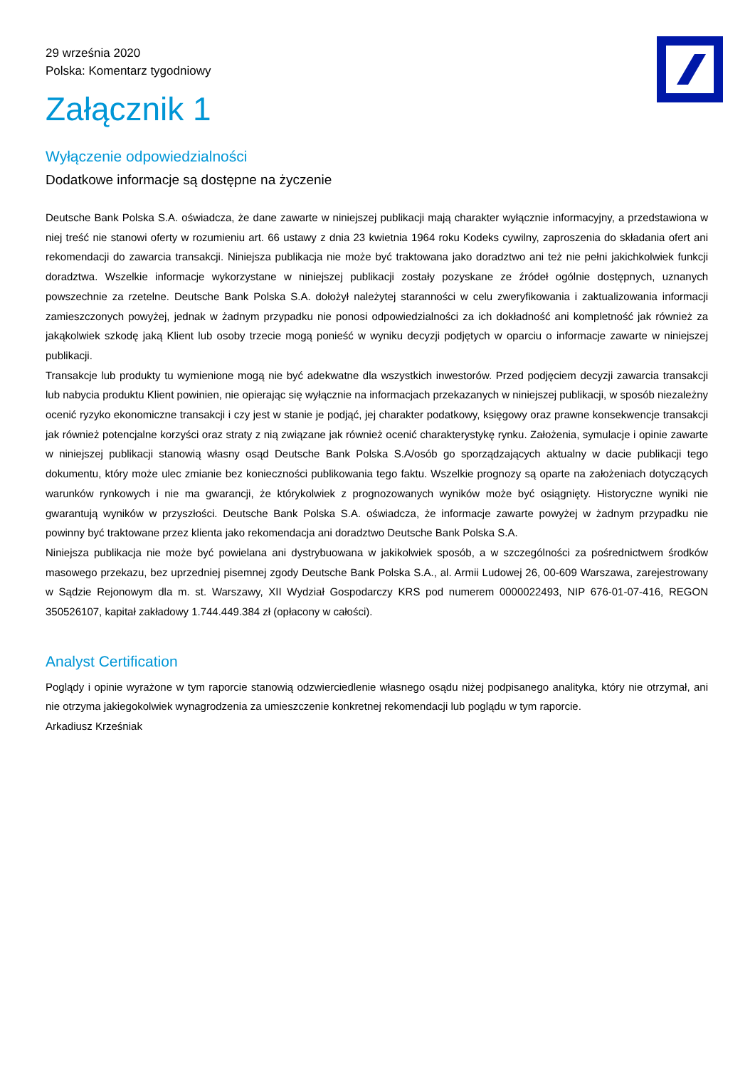29 września 2020
Polska: Komentarz tygodniowy
Załącznik 1
Wyłączenie odpowiedzialności
Dodatkowe informacje są dostępne na życzenie
Deutsche Bank Polska S.A. oświadcza, że dane zawarte w niniejszej publikacji mają charakter wyłącznie informacyjny, a przedstawiona w niej treść nie stanowi oferty w rozumieniu art. 66 ustawy z dnia 23 kwietnia 1964 roku Kodeks cywilny, zaproszenia do składania ofert ani rekomendacji do zawarcia transakcji. Niniejsza publikacja nie może być traktowana jako doradztwo ani też nie pełni jakichkolwiek funkcji doradztwa. Wszelkie informacje wykorzystane w niniejszej publikacji zostały pozyskane ze źródeł ogólnie dostępnych, uznanych powszechnie za rzetelne. Deutsche Bank Polska S.A. dołożył należytej staranności w celu zweryfikowania i zaktualizowania informacji zamieszczonych powyżej, jednak w żadnym przypadku nie ponosi odpowiedzialności za ich dokładność ani kompletność jak również za jakąkolwiek szkodę jaką Klient lub osoby trzecie mogą ponieść w wyniku decyzji podjętych w oparciu o informacje zawarte w niniejszej publikacji.
Transakcje lub produkty tu wymienione mogą nie być adekwatne dla wszystkich inwestorów. Przed podjęciem decyzji zawarcia transakcji lub nabycia produktu Klient powinien, nie opierając się wyłącznie na informacjach przekazanych w niniejszej publikacji, w sposób niezależny ocenić ryzyko ekonomiczne transakcji i czy jest w stanie je podjąć, jej charakter podatkowy, księgowy oraz prawne konsekwencje transakcji jak również potencjalne korzyści oraz straty z nią związane jak również ocenić charakterystykę rynku. Założenia, symulacje i opinie zawarte w niniejszej publikacji stanowią własny osąd Deutsche Bank Polska S.A/osób go sporządzających aktualny w dacie publikacji tego dokumentu, który może ulec zmianie bez konieczności publikowania tego faktu. Wszelkie prognozy są oparte na założeniach dotyczących warunków rynkowych i nie ma gwarancji, że którykolwiek z prognozowanych wyników może być osiągnięty. Historyczne wyniki nie gwarantują wyników w przyszłości. Deutsche Bank Polska S.A. oświadcza, że informacje zawarte powyżej w żadnym przypadku nie powinny być traktowane przez klienta jako rekomendacja ani doradztwo Deutsche Bank Polska S.A.
Niniejsza publikacja nie może być powielana ani dystrybuowana w jakikolwiek sposób, a w szczególności za pośrednictwem środków masowego przekazu, bez uprzedniej pisemnej zgody Deutsche Bank Polska S.A., al. Armii Ludowej 26, 00-609 Warszawa, zarejestrowany w Sądzie Rejonowym dla m. st. Warszawy, XII Wydział Gospodarczy KRS pod numerem 0000022493, NIP 676-01-07-416, REGON 350526107, kapitał zakładowy 1.744.449.384 zł (opłacony w całości).
Analyst Certification
Poglądy i opinie wyrażone w tym raporcie stanowią odzwierciedlenie własnego osądu niżej podpisanego analityka, który nie otrzymał, ani nie otrzyma jakiegokolwiek wynagrodzenia za umieszczenie konkretnej rekomendacji lub poglądu w tym raporcie.
Arkadiusz Krześniak